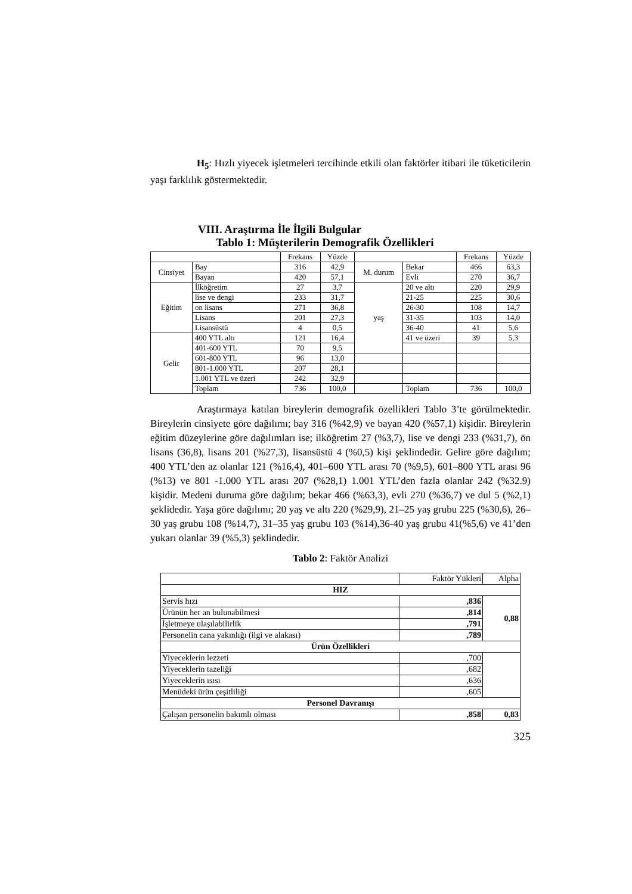H<sub>5</sub>: Hızlı yiyecek işletmeleri tercihinde etkili olan faktörler itibari ile tüketicilerin yaşı farklılık göstermektedir.
VIII. Araştırma İle İlgili Bulgular
Tablo 1: Müşterilerin Demografik Özellikleri
| | | Frekans | Yüzde | | | Frekans | Yüzde |
| Cinsiyet | Bay | 316 | 42,9 | M. durum | Bekar | 466 | 63,3 |
| | Bayan | 420 | 57,1 | | Evli | 270 | 36,7 |
| Eğitim | İlköğretim | 27 | 3,7 | yaş | 20 ve altı | 220 | 29,9 |
| | lise ve dengi | 233 | 31,7 | | 21-25 | 225 | 30,6 |
| | on lisans | 271 | 36,8 | | 26-30 | 108 | 14,7 |
| | Lisans | 201 | 27,3 | | 31-35 | 103 | 14,0 |
| | Lisansüstü | 4 | 0,5 | | 36-40 | 41 | 5,6 |
| Gelir | 400 YTL altı | 121 | 16,4 | | 41 ve üzeri | 39 | 5,3 |
| | 401-600 YTL | 70 | 9,5 | | | | |
| | 601-800 YTL | 96 | 13,0 | | | | |
| | 801-1.000 YTL | 207 | 28,1 | | | | |
| | 1.001 YTL ve üzeri | 242 | 32,9 | | | | |
| | Toplam | 736 | 100,0 | | Toplam | 736 | 100,0 |
Araştırmaya katılan bireylerin demografik özellikleri Tablo 3’te görülmektedir. Bireylerin cinsiyete göre dağılımı; bay 316 (%42, 9) ve bayan 420 (%57, 1) kişidir. Bireylerin eğitim düzeylerine göre dağılımları ise; ilköğretim 27 (%3,7), lise ve dengi 233 (%31,7), ön lisans (36,8), lisans 201 (%27,3), lisansüstü 4 (%0,5) kişi şeklindedir. Gelire göre dağılım; 400 YTL’den az olanlar 121 (%16,4), 401–600 YTL arası 70 (%9,5), 601–800 YTL arası 96 (%13) ve 801 -1.000 YTL arası 207 (%28,1) 1.001 YTL’den fazla olanlar 242 (%32.9) kişidir. Medeni duruma göre dağılım; bekar 466 (%63,3), evli 270 (%36,7) ve dul 5 (%2,1) şeklidedir. Yaşa göre dağılımı; 20 yaş ve altı 220 (%29,9), 21–25 yaş grubu 225 (%30,6), 26–30 yaş grubu 108 (%14,7), 31–35 yaş grubu 103 (%14),36-40 yaş grubu 41(%5,6) ve 41’den yukarı olanlar 39 (%5,3) şeklindedir.
Tablo 2: Faktör Analizi
| | Faktör Yükleri | Alpha |
| HIZ | | |
| Servis hızı | ,836 | 0,88 |
| Ürünün her an bulunabilmesi | ,814 | |
| İşletmeye ulaşılabilirlik | ,791 | |
| Personelin cana yakınlığı (ilgi ve alakası) | ,789 | |
| Ürün Özellikleri | | |
| Yiyeceklerin lezzeti | ,700 | |
| Yiyeceklerin tazeliği | ,682 | |
| Yiyeceklerin ısısı | ,636 | |
| Menüdeki ürün çeşitliliği | ,605 | |
| Personel Davranışı | | |
| Çalışan personelin bakımlı olması | ,858 | 0,83 |
325